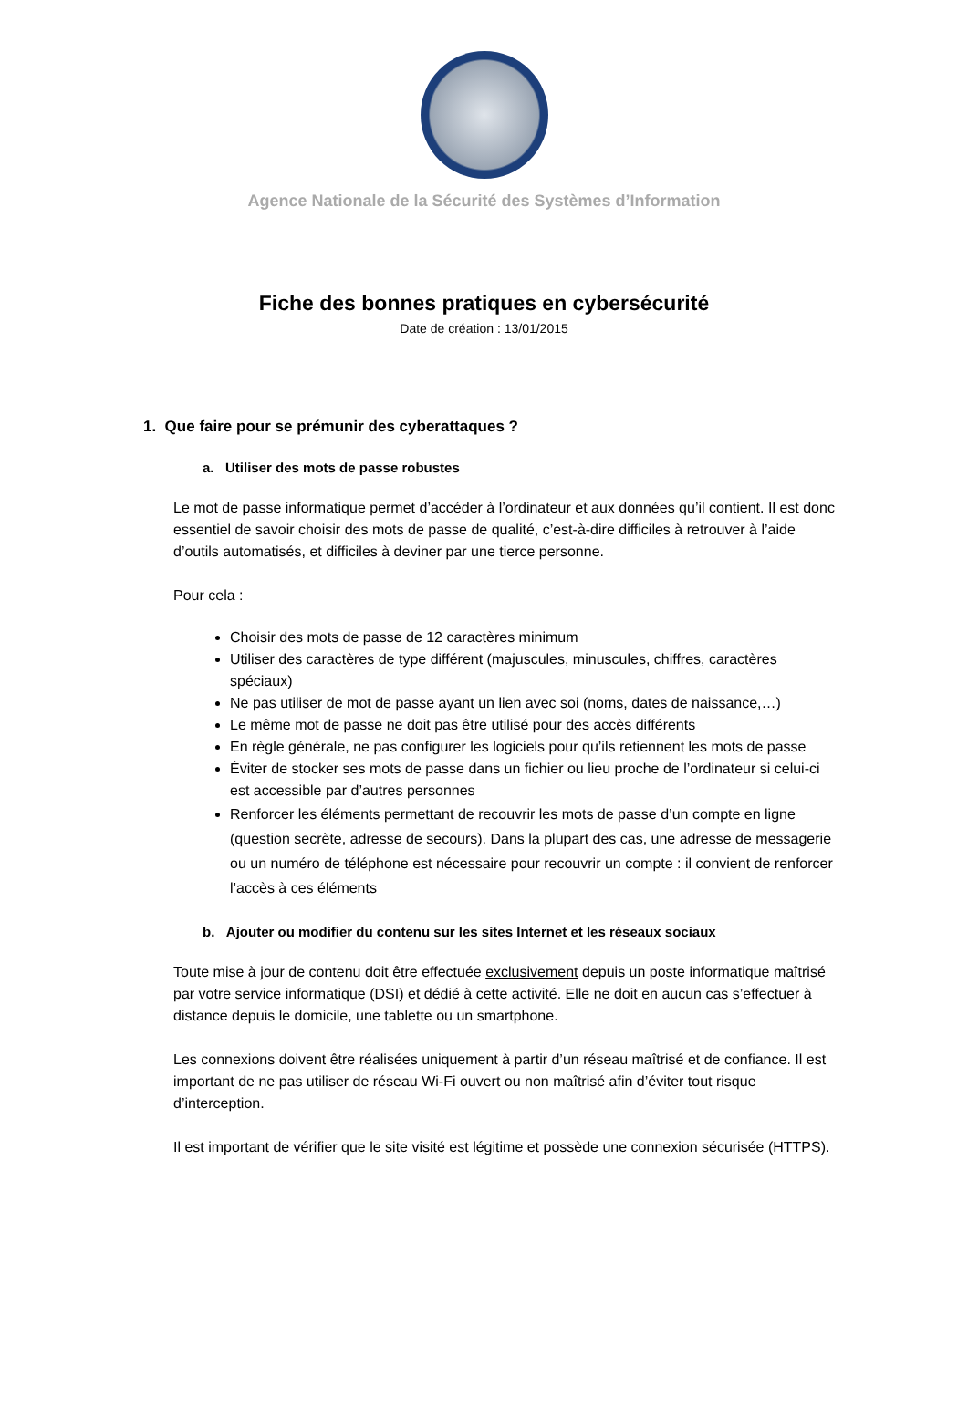Agence Nationale de la Sécurité des Systèmes d’Information
Fiche des bonnes pratiques en cybersécurité
Date de création : 13/01/2015
1. Que faire pour se prémunir des cyberattaques ?
a. Utiliser des mots de passe robustes
Le mot de passe informatique permet d’accéder à l’ordinateur et aux données qu’il contient. Il est donc essentiel de savoir choisir des mots de passe de qualité, c’est-à-dire difficiles à retrouver à l’aide d’outils automatisés, et difficiles à deviner par une tierce personne.
Pour cela :
Choisir des mots de passe de 12 caractères minimum
Utiliser des caractères de type différent (majuscules, minuscules, chiffres, caractères spéciaux)
Ne pas utiliser de mot de passe ayant un lien avec soi (noms, dates de naissance,…)
Le même mot de passe ne doit pas être utilisé pour des accès différents
En règle générale, ne pas configurer les logiciels pour qu’ils retiennent les mots de passe
Éviter de stocker ses mots de passe dans un fichier ou lieu proche de l’ordinateur si celui-ci est accessible par d’autres personnes
Renforcer les éléments permettant de recouvrir les mots de passe d’un compte en ligne (question secrète, adresse de secours). Dans la plupart des cas, une adresse de messagerie ou un numéro de téléphone est nécessaire pour recouvrir un compte : il convient de renforcer l’accès à ces éléments
b. Ajouter ou modifier du contenu sur les sites Internet et les réseaux sociaux
Toute mise à jour de contenu doit être effectuée exclusivement depuis un poste informatique maîtrisé par votre service informatique (DSI) et dédié à cette activité. Elle ne doit en aucun cas s’effectuer à distance depuis le domicile, une tablette ou un smartphone.
Les connexions doivent être réalisées uniquement à partir d’un réseau maîtrisé et de confiance. Il est important de ne pas utiliser de réseau Wi-Fi ouvert ou non maîtrisé afin d’éviter tout risque d’interception.
Il est important de vérifier que le site visité est légitime et possède une connexion sécurisée (HTTPS).